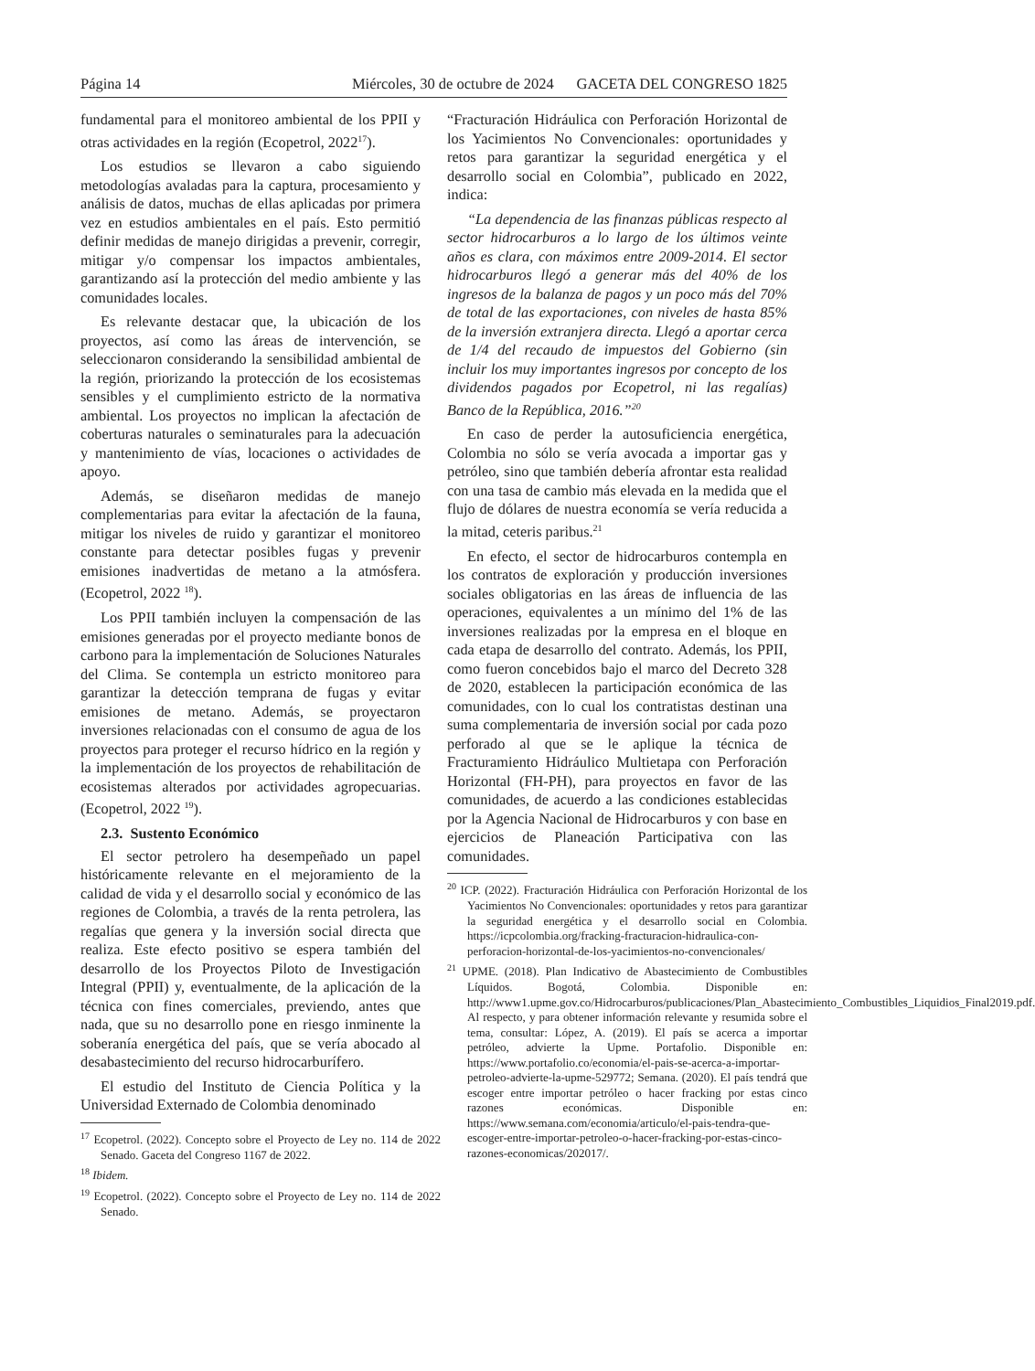Página 14 Miércoles, 30 de octubre de 2024 GACETA DEL CONGRESO 1825
fundamental para el monitoreo ambiental de los PPII y otras actividades en la región (Ecopetrol, 2022<sup>17</sup>).
Los estudios se llevaron a cabo siguiendo metodologías avaladas para la captura, procesamiento y análisis de datos, muchas de ellas aplicadas por primera vez en estudios ambientales en el país. Esto permitió definir medidas de manejo dirigidas a prevenir, corregir, mitigar y/o compensar los impactos ambientales, garantizando así la protección del medio ambiente y las comunidades locales.
Es relevante destacar que, la ubicación de los proyectos, así como las áreas de intervención, se seleccionaron considerando la sensibilidad ambiental de la región, priorizando la protección de los ecosistemas sensibles y el cumplimiento estricto de la normativa ambiental. Los proyectos no implican la afectación de coberturas naturales o seminaturales para la adecuación y mantenimiento de vías, locaciones o actividades de apoyo.
Además, se diseñaron medidas de manejo complementarias para evitar la afectación de la fauna, mitigar los niveles de ruido y garantizar el monitoreo constante para detectar posibles fugas y prevenir emisiones inadvertidas de metano a la atmósfera. (Ecopetrol, 2022 <sup>18</sup>).
Los PPII también incluyen la compensación de las emisiones generadas por el proyecto mediante bonos de carbono para la implementación de Soluciones Naturales del Clima. Se contempla un estricto monitoreo para garantizar la detección temprana de fugas y evitar emisiones de metano. Además, se proyectaron inversiones relacionadas con el consumo de agua de los proyectos para proteger el recurso hídrico en la región y la implementación de los proyectos de rehabilitación de ecosistemas alterados por actividades agropecuarias. (Ecopetrol, 2022 <sup>19</sup>).
2.3. Sustento Económico
El sector petrolero ha desempeñado un papel históricamente relevante en el mejoramiento de la calidad de vida y el desarrollo social y económico de las regiones de Colombia, a través de la renta petrolera, las regalías que genera y la inversión social directa que realiza. Este efecto positivo se espera también del desarrollo de los Proyectos Piloto de Investigación Integral (PPII) y, eventualmente, de la aplicación de la técnica con fines comerciales, previendo, antes que nada, que su no desarrollo pone en riesgo inminente la soberanía energética del país, que se vería abocado al desabastecimiento del recurso hidrocarburífero.
El estudio del Instituto de Ciencia Política y la Universidad Externado de Colombia denominado
<sup>17</sup> Ecopetrol. (2022). Concepto sobre el Proyecto de Ley no. 114 de 2022 Senado. Gaceta del Congreso 1167 de 2022.
<sup>18</sup> Ibidem.
<sup>19</sup> Ecopetrol. (2022). Concepto sobre el Proyecto de Ley no. 114 de 2022 Senado.
“Fracturación Hidráulica con Perforación Horizontal de los Yacimientos No Convencionales: oportunidades y retos para garantizar la seguridad energética y el desarrollo social en Colombia”, publicado en 2022, indica:
“La dependencia de las finanzas públicas respecto al sector hidrocarburos a lo largo de los últimos veinte años es clara, con máximos entre 2009-2014. El sector hidrocarburos llegó a generar más del 40% de los ingresos de la balanza de pagos y un poco más del 70% de total de las exportaciones, con niveles de hasta 85% de la inversión extranjera directa. Llegó a aportar cerca de 1/4 del recaudo de impuestos del Gobierno (sin incluir los muy importantes ingresos por concepto de los dividendos pagados por Ecopetrol, ni las regalías) Banco de la República, 2016.”<sup>20</sup>
En caso de perder la autosuficiencia energética, Colombia no sólo se vería avocada a importar gas y petróleo, sino que también debería afrontar esta realidad con una tasa de cambio más elevada en la medida que el flujo de dólares de nuestra economía se vería reducida a la mitad, ceteris paribus.<sup>21</sup>
En efecto, el sector de hidrocarburos contempla en los contratos de exploración y producción inversiones sociales obligatorias en las áreas de influencia de las operaciones, equivalentes a un mínimo del 1% de las inversiones realizadas por la empresa en el bloque en cada etapa de desarrollo del contrato. Además, los PPII, como fueron concebidos bajo el marco del Decreto 328 de 2020, establecen la participación económica de las comunidades, con lo cual los contratistas destinan una suma complementaria de inversión social por cada pozo perforado al que se le aplique la técnica de Fracturamiento Hidráulico Multietapa con Perforación Horizontal (FH-PH), para proyectos en favor de las comunidades, de acuerdo a las condiciones establecidas por la Agencia Nacional de Hidrocarburos y con base en ejercicios de Planeación Participativa con las comunidades.
<sup>20</sup> ICP. (2022). Fracturación Hidráulica con Perforación Horizontal de los Yacimientos No Convencionales: oportunidades y retos para garantizar la seguridad energética y el desarrollo social en Colombia. https://icpcolombia.org/fracking-fracturacion-hidraulica-con-perforacion-horizontal-de-los-yacimientos-no-convencionales/
<sup>21</sup> UPME. (2018). Plan Indicativo de Abastecimiento de Combustibles Líquidos. Bogotá, Colombia. Disponible en: http://www1.upme.gov.co/Hidrocarburos/publicaciones/Plan_Abastecimiento_Combustibles_Liquidios_Final2019.pdf. Al respecto, y para obtener información relevante y resumida sobre el tema, consultar: López, A. (2019). El país se acerca a importar petróleo, advierte la Upme. Portafolio. Disponible en: https://www.portafolio.co/economia/el-pais-se-acerca-a-importar-petroleo-advierte-la-upme-529772; Semana. (2020). El país tendrá que escoger entre importar petróleo o hacer fracking por estas cinco razones económicas. Disponible en: https://www.semana.com/economia/articulo/el-pais-tendra-que-escoger-entre-importar-petroleo-o-hacer-fracking-por-estas-cinco-razones-economicas/202017/.